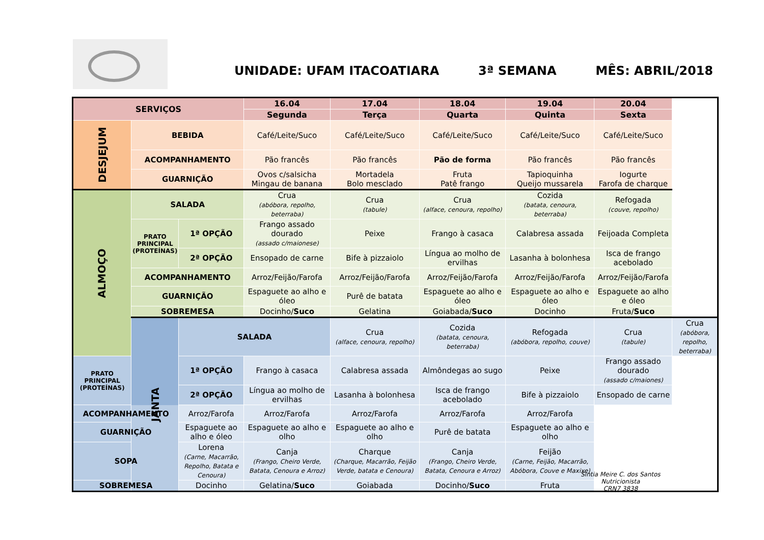UNIDADE: UFAM ITACOATIARA 3ª SEMANA MÊS: ABRIL/2018
| SERVIÇOS | | | 16.04 | 17.04 | 18.04 | 19.04 | 20.04 | |
| --- | --- | --- | --- | --- | --- | --- | --- | --- |
| | | | Segunda | Terça | Quarta | Quinta | Sexta | |
| DESJEJUM | BEBIDA | | Café/Leite/Suco | Café/Leite/Suco | Café/Leite/Suco | Café/Leite/Suco | Café/Leite/Suco | |
| | ACOMPANHAMENTO | | Pão francês | Pão francês | Pão de forma | Pão francês | Pão francês | |
| | GUARNIÇÃO | | Ovos c/salsicha Mingau de banana | Mortadela Bolo mesclado | Fruta Patê frango | Tapioquinha Queijo mussarela | Iogurte Farofa de charque | |
| ALMOÇO | SALADA | | Crua (abóbora, repolho, beterraba) | Crua (tabule) | Crua (alface, cenoura, repolho) | Cozida (batata, cenoura, beterraba) | Refogada (couve, repolho) | |
| | PRATO PRINCIPAL (PROTEÍNAS) | 1ª OPÇÃO | Frango assado dourado (assado c/maionese) | Peixe | Frango à casaca | Calabresa assada | Feijoada Completa | |
| | | 2ª OPÇÃO | Ensopado de carne | Bife à pizzaiolo | Língua ao molho de ervilhas | Lasanha à bolonhesa | Isca de frango acebolado | |
| | ACOMPANHAMENTO | | Arroz/Feijão/Farofa | Arroz/Feijão/Farofa | Arroz/Feijão/Farofa | Arroz/Feijão/Farofa | Arroz/Feijão/Farofa | |
| | GUARNIÇÃO | | Espaguete ao alho e óleo | Purê de batata | Espaguete ao alho e óleo | Espaguete ao alho e óleo | Espaguete ao alho e óleo | |
| | SOBREMESA | | Docinho/ Suco | Gelatina | Goiabada/ Suco | Docinho | Fruta/ Suco | |
| | JANTA | SALADA | | Crua (alface, cenoura, repolho) | Cozida (batata, cenoura, beterraba) | Refogada (abóbora, repolho, couve) | Crua (tabule) | Crua (abóbora, repolho, beterraba) |
| PRATO PRINCIPAL (PROTEÍNAS) | | 1ª OPÇÃO | Frango à casaca | Calabresa assada | Almôndegas ao sugo | Peixe | Frango assado dourado (assado c/maiones) | |
| | | 2ª OPÇÃO | Língua ao molho de ervilhas | Lasanha à bolonhesa | Isca de frango acebolado | Bife à pizzaiolo | Ensopado de carne | |
| ACOMPANHAMENTO | | Arroz/Farofa | Arroz/Farofa | Arroz/Farofa | Arroz/Farofa | Arroz/Farofa | | |
| GUARNIÇÃO | | Espaguete ao alho e óleo | Espaguete ao alho e olho | Espaguete ao alho e olho | Purê de batata | Espaguete ao alho e olho | | |
| SOPA | | Lorena (Carne, Macarrão, Repolho, Batata e Cenoura) | Canja (Frango, Cheiro Verde, Batata, Cenoura e Arroz) | Charque (Charque, Macarrão, Feijão Verde, batata e Cenoura) | Canja (Frango, Cheiro Verde, Batata, Cenoura e Arroz) | Feijão (Carne, Feijão, Macarrão, Abóbora, Couve e Maxixe) | | |
| SOBREMESA | | Docinho | Gelatina/ Suco | Goiabada | Docinho/ Suco | Fruta | | |
Sintia Meire C. dos Santos
Nutricionista
CRN7 3838